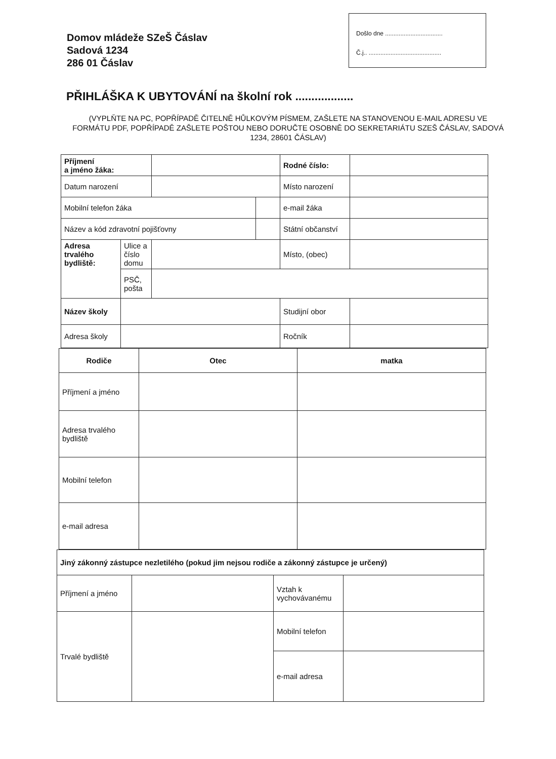Domov mládeže SZeŠ Čáslav
Sadová 1234
286 01 Čáslav
Došlo dne ..................................
Č.j.. ...........................................
PŘIHLÁŠKA K UBYTOVÁNÍ na školní rok ..................
(VYPLŇTE NA PC, POPŘÍPADĚ ČITELNĚ HŮLKOVÝM PÍSMEM, ZAŠLETE NA STANOVENOU E-MAIL ADRESU VE FORMÁTU PDF, POPŘÍPADĚ ZAŠLETE POŠTOU NEBO DORUČTE OSOBNĚ DO SEKRETARIÁTU SZEŠ ČÁSLAV, SADOVÁ 1234, 28601 ČÁSLAV)
| Příjmení a jméno žáka: | | | | Rodné číslo: | |
| Datum narození | | | | Místo narození | |
| Mobilní telefon žáka | | | | e-mail žáka | |
| Název a kód zdravotní pojišťovny | | | | Státní občanství | |
| Adresa trvalého bydliště: | Ulice a číslo domu | | | Místo, (obec) | |
| | PSČ, pošta | | | | |
| Název školy | | | | Studijní obor | |
| Adresa školy | | | | Ročník | |
| Rodiče | Otec | matka |
| Příjmení a jméno | | |
| Adresa trvalého bydliště | | |
| Mobilní telefon | | |
| e-mail adresa | | |
| Jiný zákonný zástupce nezletilého (pokud jim nejsou rodiče a zákonný zástupce je určený) | | | |
| Příjmení a jméno | | Vztah k vychovávanému | |
| Trvalé bydliště | | Mobilní telefon | |
| | | e-mail adresa | |